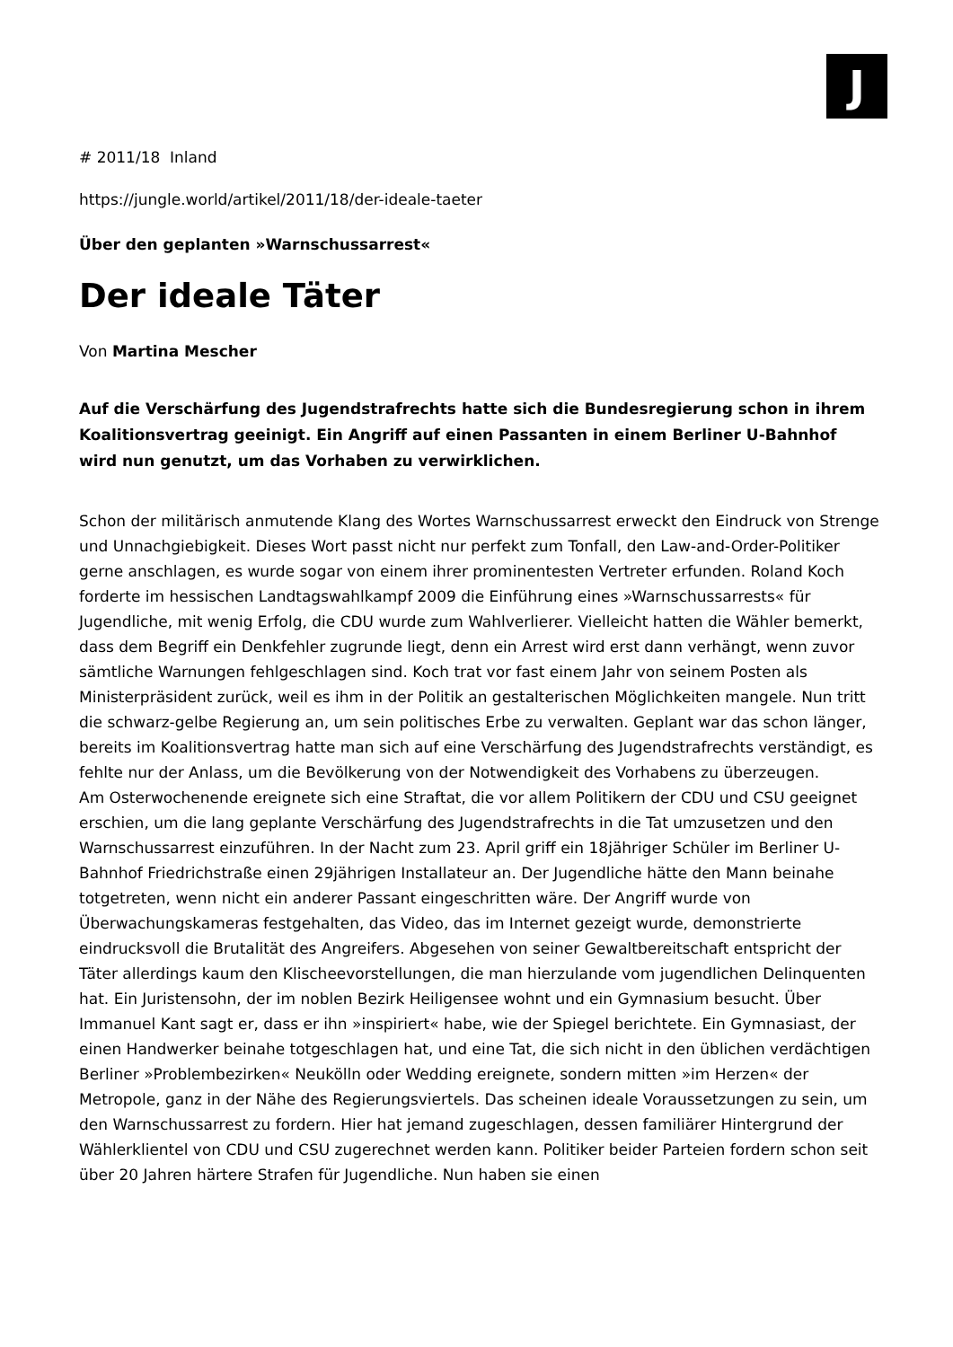J
# 2011/18 Inland
https://jungle.world/artikel/2011/18/der-ideale-taeter
Über den geplanten »Warnschussarrest«
Der ideale Täter
Von Martina Mescher
Auf die Verschärfung des Jugendstrafrechts hatte sich die Bundesregierung schon in ihrem Koalitionsvertrag geeinigt. Ein Angriff auf einen Passanten in einem Berliner U-Bahnhof wird nun genutzt, um das Vorhaben zu verwirklichen.
Schon der militärisch anmutende Klang des Wortes Warnschussarrest erweckt den Eindruck von Strenge und Unnachgiebigkeit. Dieses Wort passt nicht nur perfekt zum Tonfall, den Law-and-Order-Politiker gerne anschlagen, es wurde sogar von einem ihrer prominentesten Vertreter erfunden. Roland Koch forderte im hessischen Landtagswahlkampf 2009 die Einführung eines »Warnschussarrests« für Jugendliche, mit wenig Erfolg, die CDU wurde zum Wahlverlierer. Vielleicht hatten die Wähler bemerkt, dass dem Begriff ein Denkfehler zugrunde liegt, denn ein Arrest wird erst dann verhängt, wenn zuvor sämtliche Warnungen fehlgeschlagen sind. Koch trat vor fast einem Jahr von seinem Posten als Ministerpräsident zurück, weil es ihm in der Politik an gestalterischen Möglichkeiten mangele. Nun tritt die schwarz-gelbe Regierung an, um sein politisches Erbe zu verwalten. Geplant war das schon länger, bereits im Koalitionsvertrag hatte man sich auf eine Verschärfung des Jugendstrafrechts verständigt, es fehlte nur der Anlass, um die Bevölkerung von der Notwendigkeit des Vorhabens zu überzeugen.
Am Osterwochenende ereignete sich eine Straftat, die vor allem Politikern der CDU und CSU geeignet erschien, um die lang geplante Verschärfung des Jugendstrafrechts in die Tat umzusetzen und den Warnschussarrest einzuführen. In der Nacht zum 23. April griff ein 18jähriger Schüler im Berliner U-Bahnhof Friedrichstraße einen 29jährigen Installateur an. Der Jugendliche hätte den Mann beinahe totgetreten, wenn nicht ein anderer Passant eingeschritten wäre. Der Angriff wurde von Überwachungskameras festgehalten, das Video, das im Internet gezeigt wurde, demonstrierte eindrucksvoll die Brutalität des Angreifers. Abgesehen von seiner Gewaltbereitschaft entspricht der Täter allerdings kaum den Klischeevorstellungen, die man hierzulande vom jugendlichen Delinquenten hat. Ein Juristensohn, der im noblen Bezirk Heiligensee wohnt und ein Gymnasium besucht. Über Immanuel Kant sagt er, dass er ihn »inspiriert« habe, wie der Spiegel berichtete. Ein Gymnasiast, der einen Handwerker beinahe totgeschlagen hat, und eine Tat, die sich nicht in den üblichen verdächtigen Berliner »Problembezirken« Neukölln oder Wedding ereignete, sondern mitten »im Herzen« der Metropole, ganz in der Nähe des Regierungsviertels. Das scheinen ideale Voraussetzungen zu sein, um den Warnschussarrest zu fordern. Hier hat jemand zugeschlagen, dessen familiärer Hintergrund der Wählerklientel von CDU und CSU zugerechnet werden kann. Politiker beider Parteien fordern schon seit über 20 Jahren härtere Strafen für Jugendliche. Nun haben sie einen